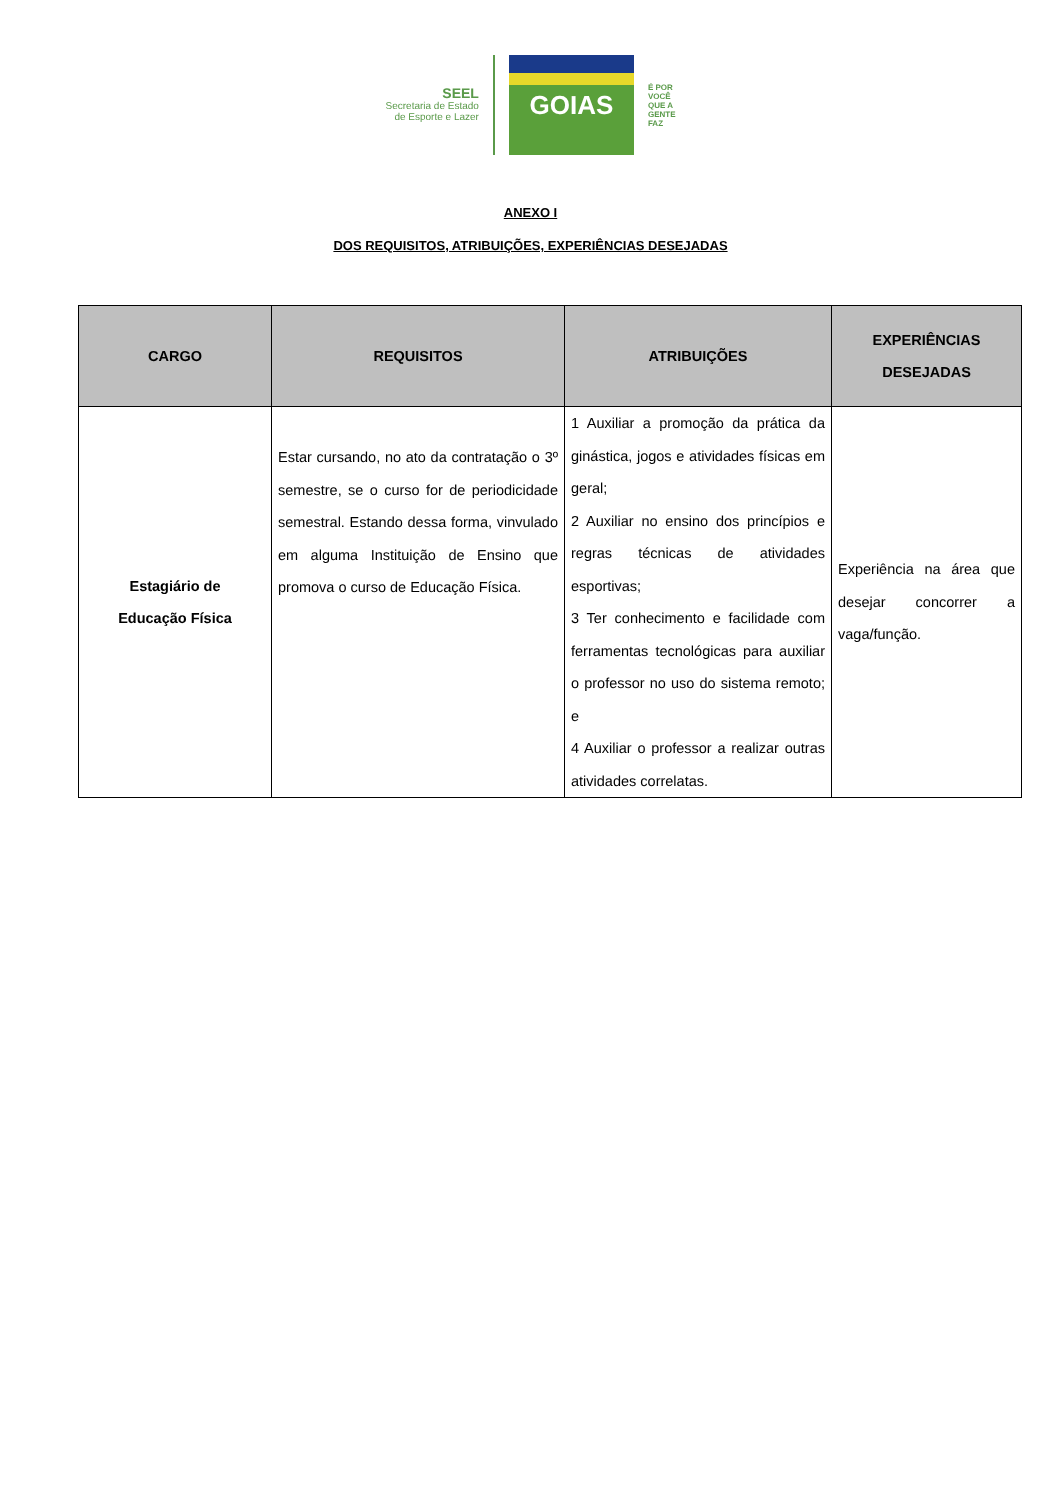SEEL
Secretaria de Estado
de Esporte e Lazer
GOIAS
É POR
VOCÊ
QUE A
GENTE
FAZ
ANEXO I
DOS REQUISITOS, ATRIBUIÇÕES, EXPERIÊNCIAS DESEJADAS
| CARGO | REQUISITOS | ATRIBUIÇÕES | EXPERIÊNCIAS DESEJADAS |
| --- | --- | --- | --- |
| Estagiário de Educação Física | Estar cursando, no ato da contratação o 3º semestre, se o curso for de periodicidade semestral. Estando dessa forma, vinvulado em alguma Instituição de Ensino que promova o curso de Educação Física. | 1 Auxiliar a promoção da prática da ginástica, jogos e atividades físicas em geral; 2 Auxiliar no ensino dos princípios e regras técnicas de atividades esportivas; 3 Ter conhecimento e facilidade com ferramentas tecnológicas para auxiliar o professor no uso do sistema remoto; e 4 Auxiliar o professor a realizar outras atividades correlatas. | Experiência na área que desejar concorrer a vaga/função. |